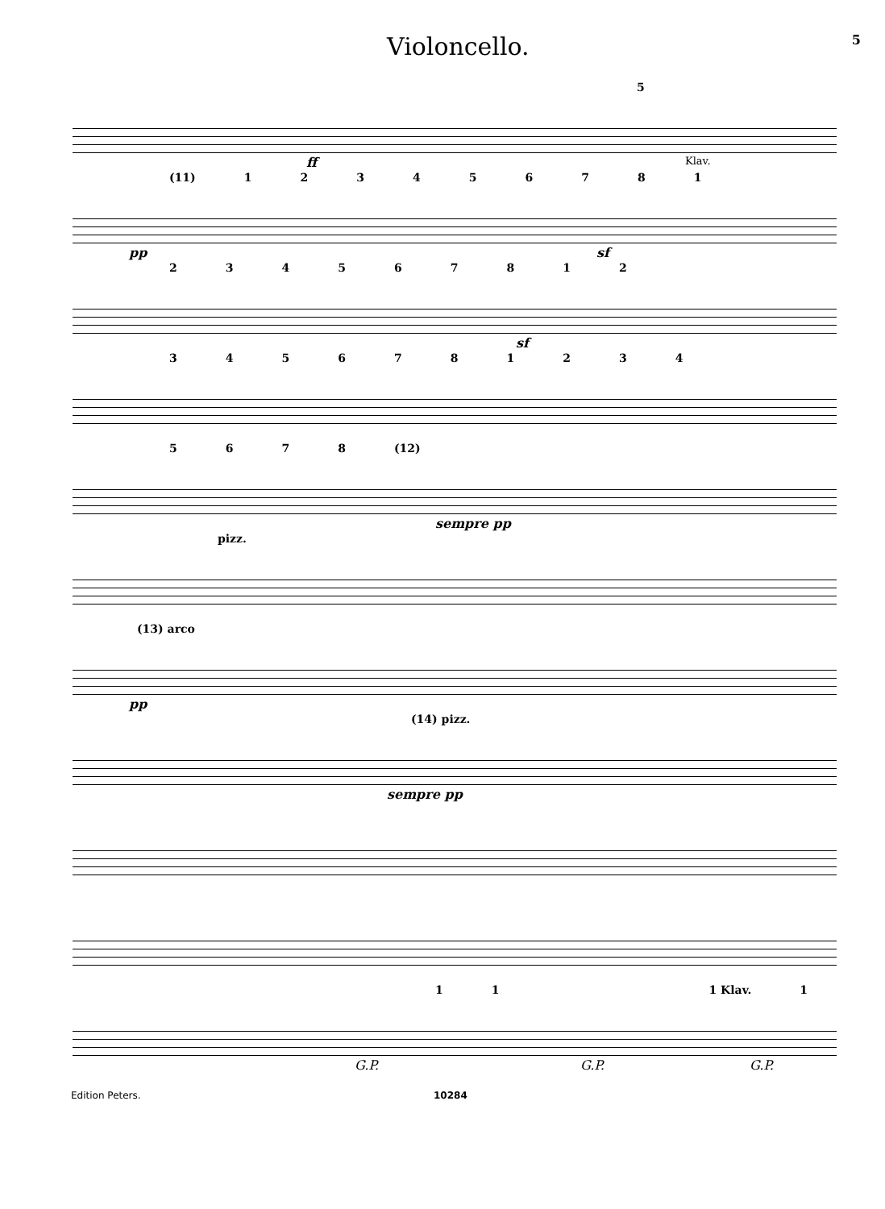Violoncello.
5
5
ff Klav.
(11) 123456781
pp sf
234567812
sf
3456781234
5678 (12)
sempre pp
pizz.
(13) arco
pp
(14) pizz.
sempre pp
11 1 Klav. 1
G.P. G.P. G.P.
Edition Peters. 10284